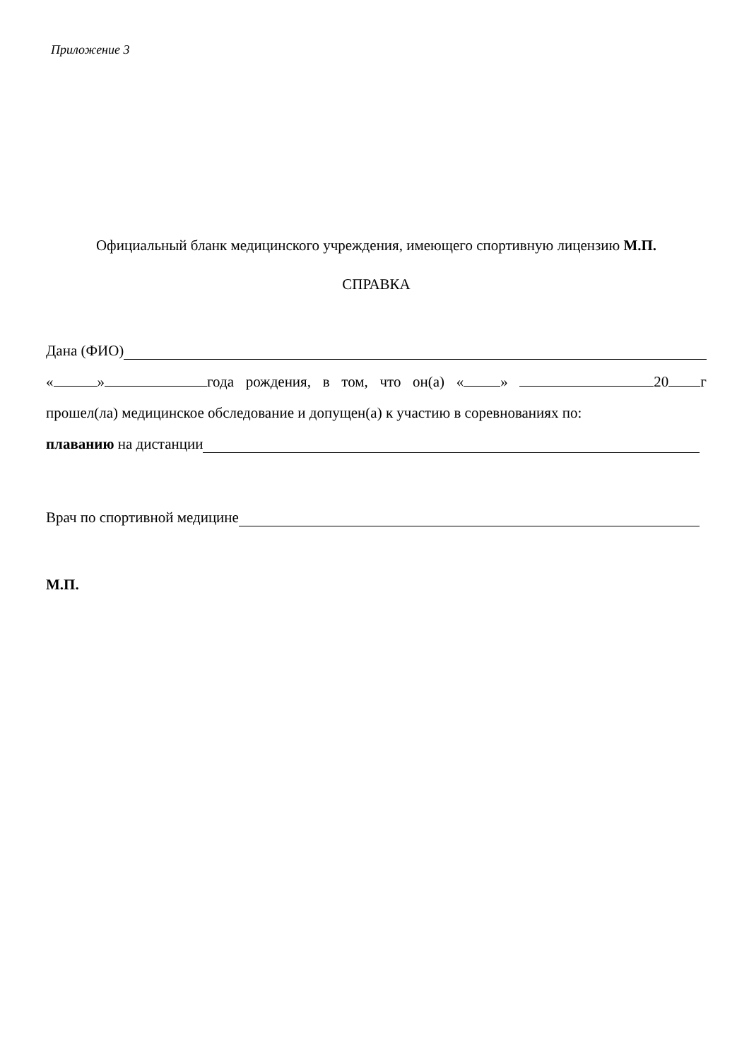Приложение 3
Официальный бланк медицинского учреждения, имеющего спортивную лицензию М.П.
СПРАВКА
Дана (ФИО)
« » года рождения, в том, что он(а) « » 20 г
прошел(ла) медицинское обследование и допущен(а) к участию в соревнованиях по:
плаванию на дистанции
Врач по спортивной медицине
М.П.